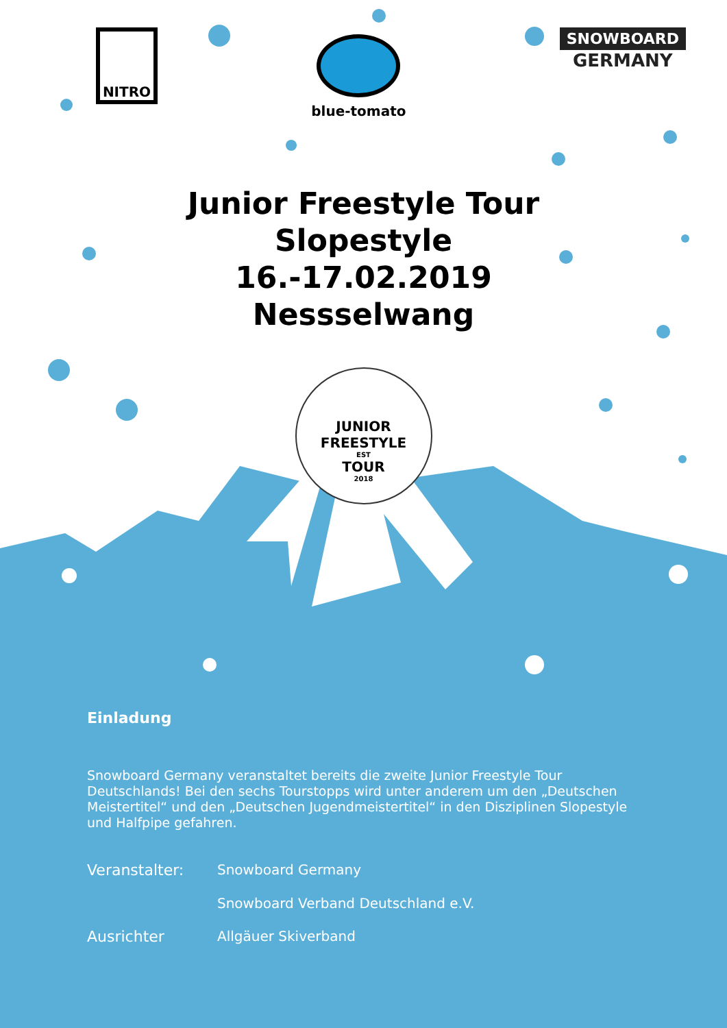NITRO
blue-tomato
SNOWBOARD
GERMANY
Junior Freestyle Tour
Slopestyle
16.-17.02.2019
Nessselwang
JUNIOR FREESTYLE
EST
TOUR
2018
Einladung
Snowboard Germany veranstaltet bereits die zweite Junior Freestyle Tour Deutschlands! Bei den sechs Tourstopps wird unter anderem um den „Deutschen Meistertitel“ und den „Deutschen Jugendmeistertitel“ in den Disziplinen Slopestyle und Halfpipe gefahren.
Veranstalter: Snowboard Germany
Snowboard Verband Deutschland e.V.
Ausrichter Allgäuer Skiverband